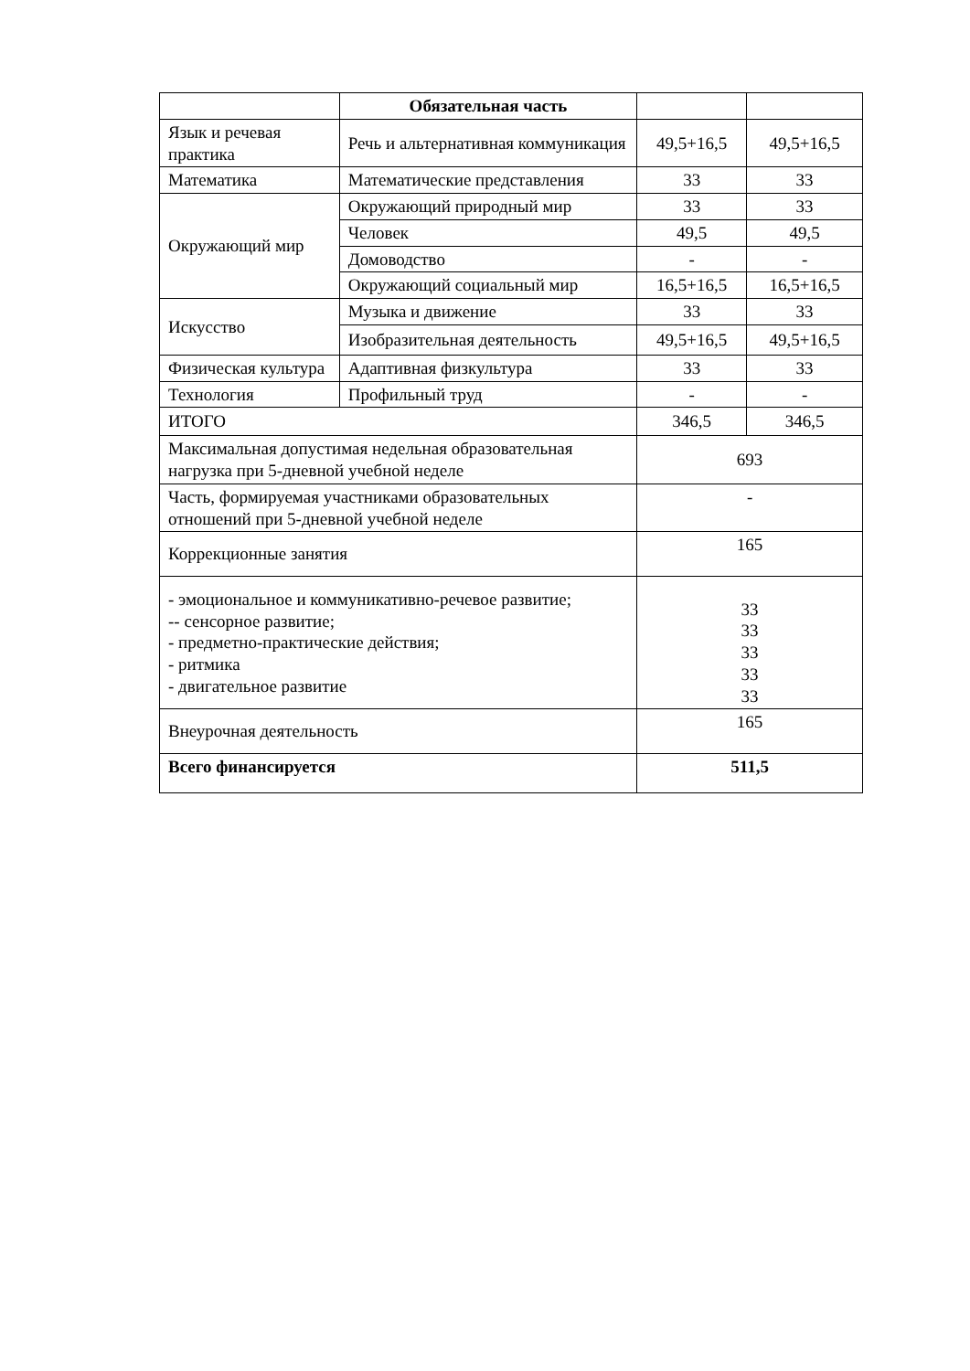| | Обязательная часть | | |
| Язык и речевая практика | Речь и альтернативная коммуникация | 49,5+16,5 | 49,5+16,5 |
| Математика | Математические представления | 33 | 33 |
| Окружающий мир | Окружающий природный мир | 33 | 33 |
| | Человек | 49,5 | 49,5 |
| | Домоводство | - | - |
| | Окружающий социальный мир | 16,5+16,5 | 16,5+16,5 |
| Искусство | Музыка и движение | 33 | 33 |
| | Изобразительная деятельность | 49,5+16,5 | 49,5+16,5 |
| Физическая культура | Адаптивная физкультура | 33 | 33 |
| Технология | Профильный труд | - | - |
| ИТОГО | | 346,5 | 346,5 |
| Максимальная допустимая недельная образовательная нагрузка при 5-дневной учебной неделе | | 693 | |
| Часть, формируемая участниками образовательных отношений при 5-дневной учебной неделе | | - | |
| Коррекционные занятия | | 165 | |
| - эмоциональное и коммуникативно-речевое развитие; -- сенсорное развитие; - предметно-практические действия; - ритмика - двигательное развитие | | 33 33 33 33 33 | |
| Внеурочная деятельность | | 165 | |
| Всего финансируется | | 511,5 | |